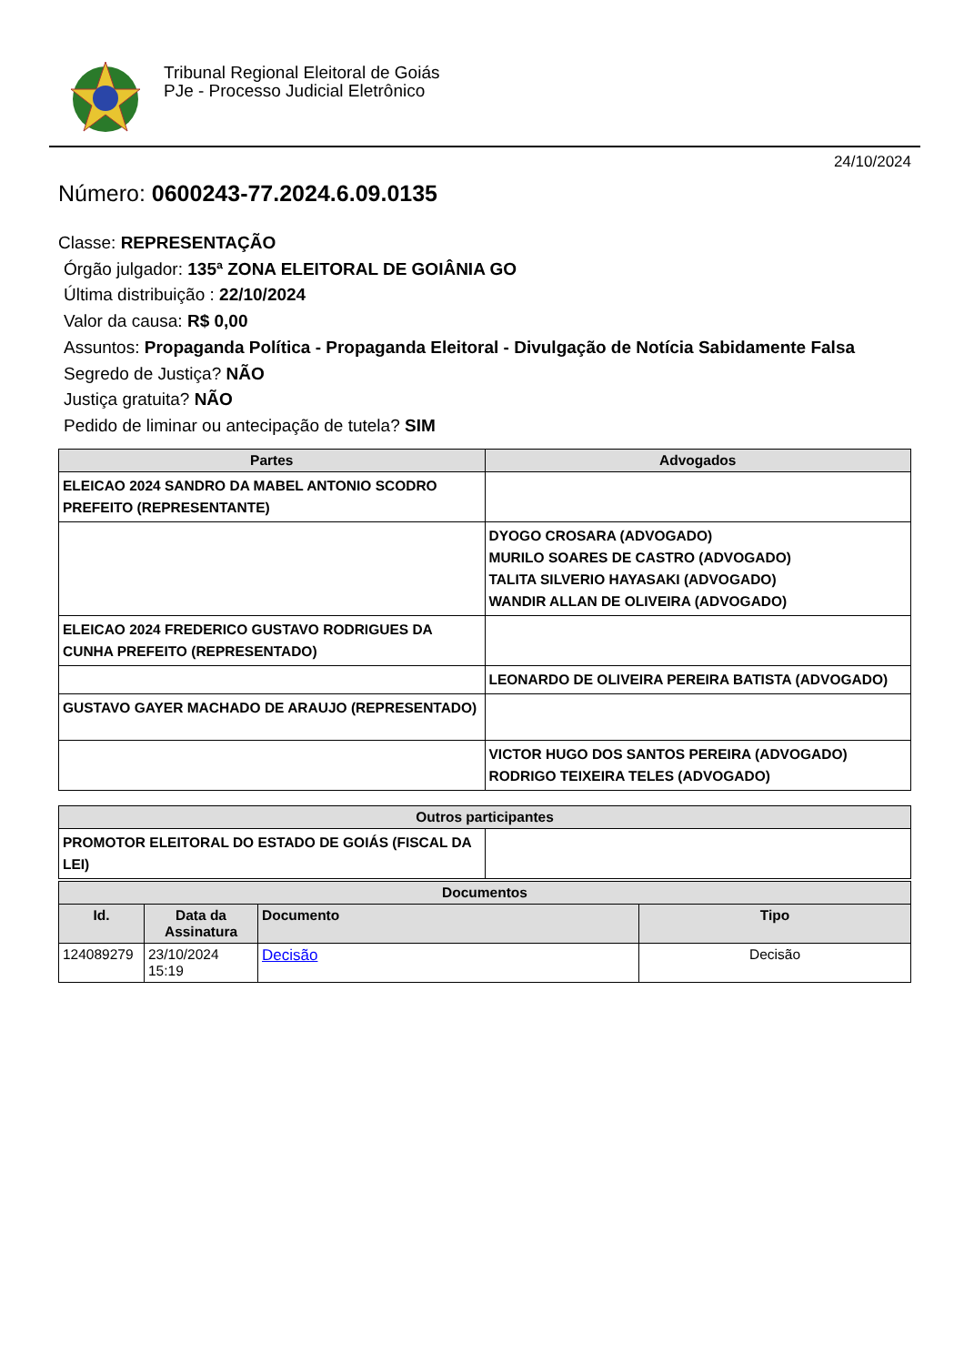Tribunal Regional Eleitoral de Goiás
PJe - Processo Judicial Eletrônico
24/10/2024
Número: 0600243-77.2024.6.09.0135
Classe: REPRESENTAÇÃO
Órgão julgador: 135ª ZONA ELEITORAL DE GOIÂNIA GO
Última distribuição : 22/10/2024
Valor da causa: R$ 0,00
Assuntos: Propaganda Política - Propaganda Eleitoral - Divulgação de Notícia Sabidamente Falsa
Segredo de Justiça? NÃO
Justiça gratuita? NÃO
Pedido de liminar ou antecipação de tutela? SIM
| Partes | Advogados |
| --- | --- |
| ELEICAO 2024 SANDRO DA MABEL ANTONIO SCODRO PREFEITO (REPRESENTANTE) | |
| | DYOGO CROSARA (ADVOGADO) MURILO SOARES DE CASTRO (ADVOGADO) TALITA SILVERIO HAYASAKI (ADVOGADO) WANDIR ALLAN DE OLIVEIRA (ADVOGADO) |
| ELEICAO 2024 FREDERICO GUSTAVO RODRIGUES DA CUNHA PREFEITO (REPRESENTADO) | |
| | LEONARDO DE OLIVEIRA PEREIRA BATISTA (ADVOGADO) |
| GUSTAVO GAYER MACHADO DE ARAUJO (REPRESENTADO) | |
| | VICTOR HUGO DOS SANTOS PEREIRA (ADVOGADO) RODRIGO TEIXEIRA TELES (ADVOGADO) |
| Outros participantes | |
| --- | --- |
| PROMOTOR ELEITORAL DO ESTADO DE GOIÁS (FISCAL DA LEI) | |
| Documentos | | | |
| --- | --- | --- | --- |
| Id. | Data da Assinatura | Documento | Tipo |
| 124089279 | 23/10/2024 15:19 | Decisão | Decisão |